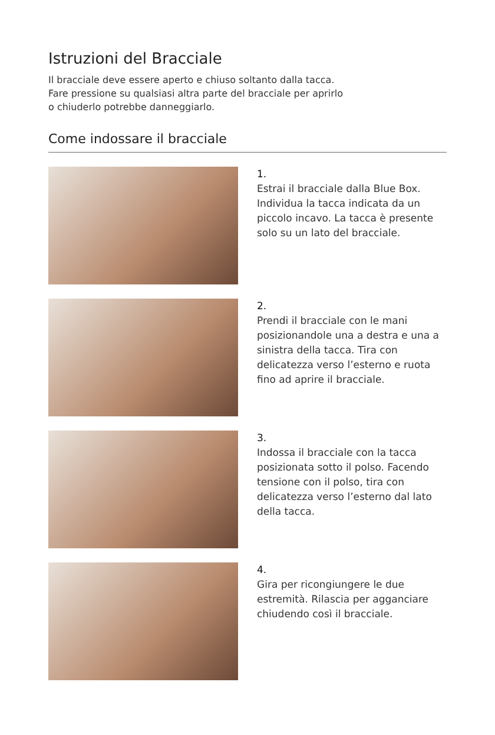Istruzioni del Bracciale
Il bracciale deve essere aperto e chiuso soltanto dalla tacca.
Fare pressione su qualsiasi altra parte del bracciale per aprirlo
o chiuderlo potrebbe danneggiarlo.
Come indossare il bracciale
1.
Estrai il bracciale dalla Blue Box. Individua la tacca indicata da un piccolo incavo. La tacca è presente solo su un lato del bracciale.
2.
Prendi il bracciale con le mani posizionandole una a destra e una a sinistra della tacca. Tira con delicatezza verso l’esterno e ruota fino ad aprire il bracciale.
3.
Indossa il bracciale con la tacca posizionata sotto il polso. Facendo tensione con il polso, tira con delicatezza verso l’esterno dal lato della tacca.
4.
Gira per ricongiungere le due estremità. Rilascia per agganciare chiudendo così il bracciale.